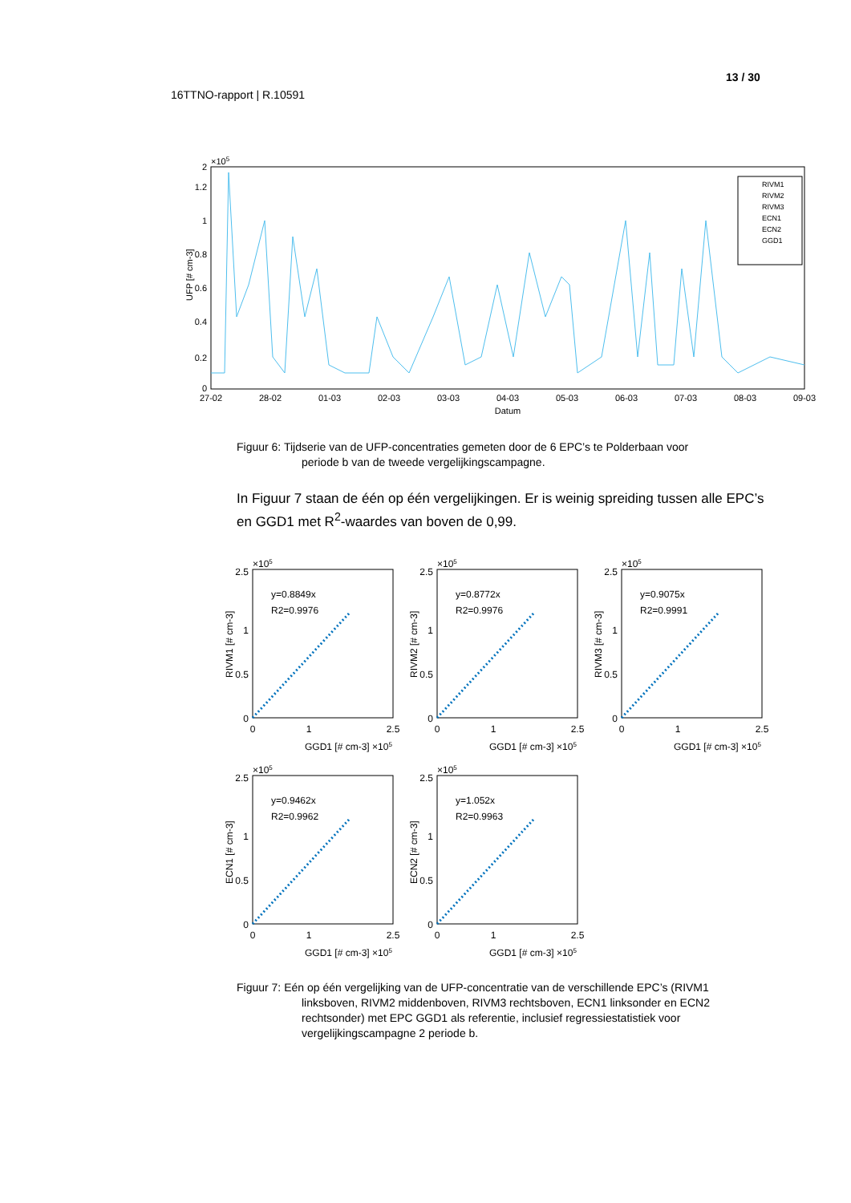13 / 30
16TTNO-rapport | R.10591
×105
0
0.2
0.4
0.6
0.8
1
1.2
2
UFP [# cm-3]
27-02
28-02
01-03
02-03
03-03
04-03
05-03
06-03
07-03
08-03
09-03
Datum
RIVM1
RIVM2
RIVM3
ECN1
ECN2
GGD1
Figuur 6: Tijdserie van de UFP-concentraties gemeten door de 6 EPC’s te Polderbaan voor
periode b van de tweede vergelijkingscampagne.
In Figuur 7 staan de één op één vergelijkingen. Er is weinig spreiding tussen alle EPC’s en GGD1 met R<sup>2</sup>-waardes van boven de 0,99.
×105
0
0.5
1
2.5
0
1
2.5
GGD1 [# cm-3] ×105
y=0.8849x
R2=0.9976
RIVM1 [# cm-3]
y=0.8772x
R2=0.9976
RIVM2 [# cm-3]
y=0.9075x
R2=0.9991
RIVM3 [# cm-3]
y=0.9462x
R2=0.9962
ECN1 [# cm-3]
y=1.052x
R2=0.9963
ECN2 [# cm-3]
Figuur 7: Eén op één vergelijking van de UFP-concentratie van de verschillende EPC’s (RIVM1
linksboven, RIVM2 middenboven, RIVM3 rechtsboven, ECN1 linksonder en ECN2 rechtsonder) met EPC GGD1 als referentie, inclusief regressiestatistiek voor vergelijkingscampagne 2 periode b.